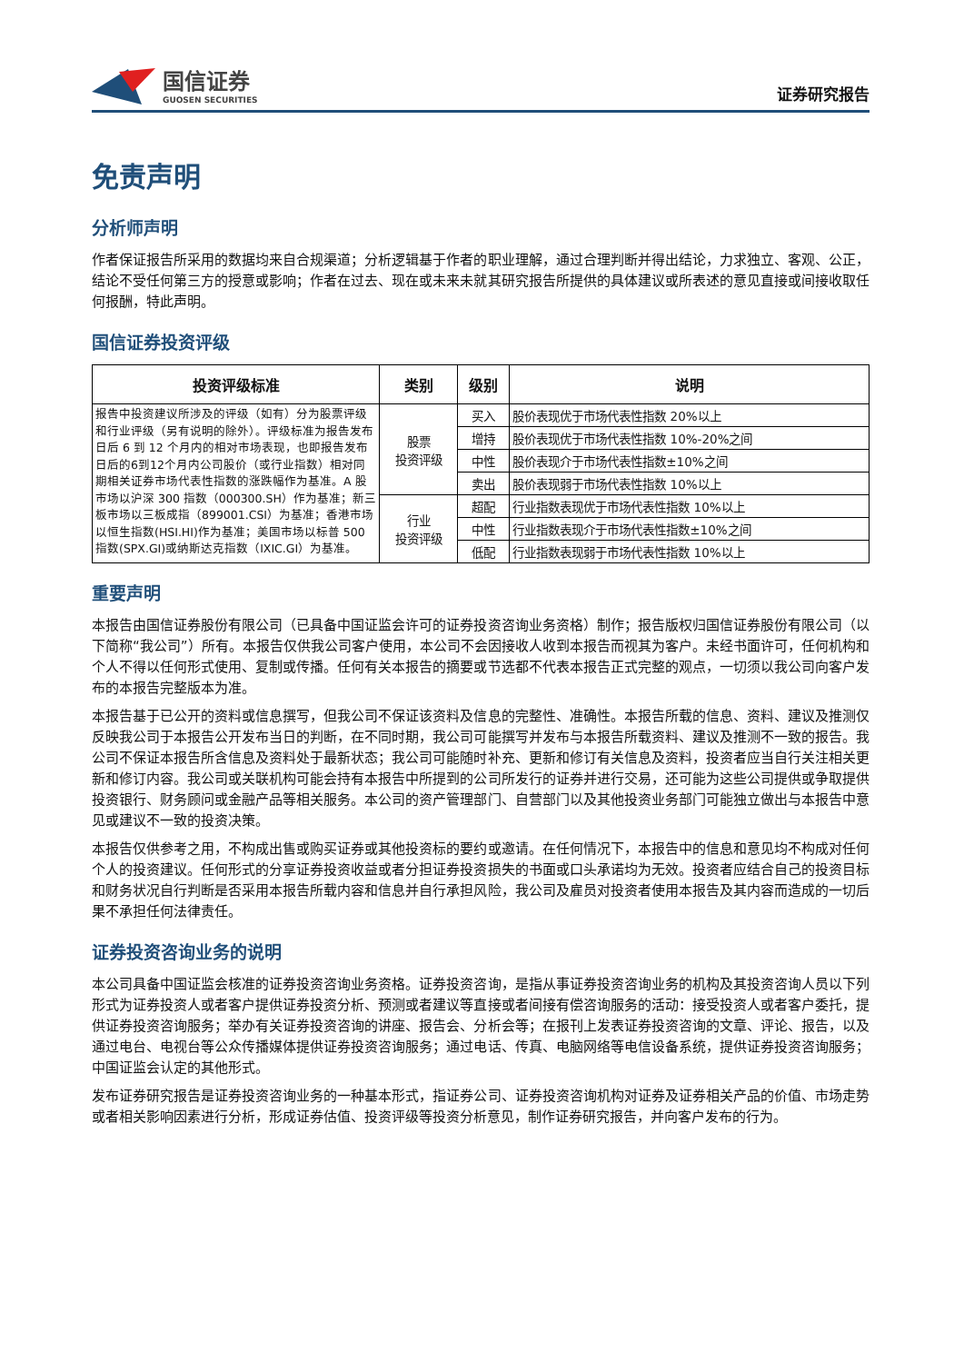国信证券
GUOSEN SECURITIES
证券研究报告
免责声明
分析师声明
作者保证报告所采用的数据均来自合规渠道；分析逻辑基于作者的职业理解，通过合理判断并得出结论，力求独立、客观、公正，结论不受任何第三方的授意或影响；作者在过去、现在或未来未就其研究报告所提供的具体建议或所表述的意见直接或间接收取任何报酬，特此声明。
国信证券投资评级
| 投资评级标准 | 类别 | 级别 | 说明 |
| --- | --- | --- | --- |
| 报告中投资建议所涉及的评级（如有）分为股票评级和行业评级（另有说明的除外）。评级标准为报告发布日后 6 到 12 个月内的相对市场表现，也即报告发布日后的6到12个月内公司股价（或行业指数）相对同期相关证券市场代表性指数的涨跌幅作为基准。A 股市场以沪深 300 指数（000300.SH）作为基准；新三板市场以三板成指（899001.CSI）为基准；香港市场以恒生指数(HSI.HI)作为基准；美国市场以标普 500 指数(SPX.GI)或纳斯达克指数（IXIC.GI）为基准。 | 股票 投资评级 | 买入 | 股价表现优于市场代表性指数 20%以上 |
| | | 增持 | 股价表现优于市场代表性指数 10%-20%之间 |
| | | 中性 | 股价表现介于市场代表性指数±10%之间 |
| | | 卖出 | 股价表现弱于市场代表性指数 10%以上 |
| | 行业 投资评级 | 超配 | 行业指数表现优于市场代表性指数 10%以上 |
| | | 中性 | 行业指数表现介于市场代表性指数±10%之间 |
| | | 低配 | 行业指数表现弱于市场代表性指数 10%以上 |
重要声明
本报告由国信证券股份有限公司（已具备中国证监会许可的证券投资咨询业务资格）制作；报告版权归国信证券股份有限公司（以下简称“我公司”）所有。本报告仅供我公司客户使用，本公司不会因接收人收到本报告而视其为客户。未经书面许可，任何机构和个人不得以任何形式使用、复制或传播。任何有关本报告的摘要或节选都不代表本报告正式完整的观点，一切须以我公司向客户发布的本报告完整版本为准。
本报告基于已公开的资料或信息撰写，但我公司不保证该资料及信息的完整性、准确性。本报告所载的信息、资料、建议及推测仅反映我公司于本报告公开发布当日的判断，在不同时期，我公司可能撰写并发布与本报告所载资料、建议及推测不一致的报告。我公司不保证本报告所含信息及资料处于最新状态；我公司可能随时补充、更新和修订有关信息及资料，投资者应当自行关注相关更新和修订内容。我公司或关联机构可能会持有本报告中所提到的公司所发行的证券并进行交易，还可能为这些公司提供或争取提供投资银行、财务顾问或金融产品等相关服务。本公司的资产管理部门、自营部门以及其他投资业务部门可能独立做出与本报告中意见或建议不一致的投资决策。
本报告仅供参考之用，不构成出售或购买证券或其他投资标的要约或邀请。在任何情况下，本报告中的信息和意见均不构成对任何个人的投资建议。任何形式的分享证券投资收益或者分担证券投资损失的书面或口头承诺均为无效。投资者应结合自己的投资目标和财务状况自行判断是否采用本报告所载内容和信息并自行承担风险，我公司及雇员对投资者使用本报告及其内容而造成的一切后果不承担任何法律责任。
证券投资咨询业务的说明
本公司具备中国证监会核准的证券投资咨询业务资格。证券投资咨询，是指从事证券投资咨询业务的机构及其投资咨询人员以下列形式为证券投资人或者客户提供证券投资分析、预测或者建议等直接或者间接有偿咨询服务的活动：接受投资人或者客户委托，提供证券投资咨询服务；举办有关证券投资咨询的讲座、报告会、分析会等；在报刊上发表证券投资咨询的文章、评论、报告，以及通过电台、电视台等公众传播媒体提供证券投资咨询服务；通过电话、传真、电脑网络等电信设备系统，提供证券投资咨询服务；中国证监会认定的其他形式。
发布证券研究报告是证券投资咨询业务的一种基本形式，指证券公司、证券投资咨询机构对证券及证券相关产品的价值、市场走势或者相关影响因素进行分析，形成证券估值、投资评级等投资分析意见，制作证券研究报告，并向客户发布的行为。